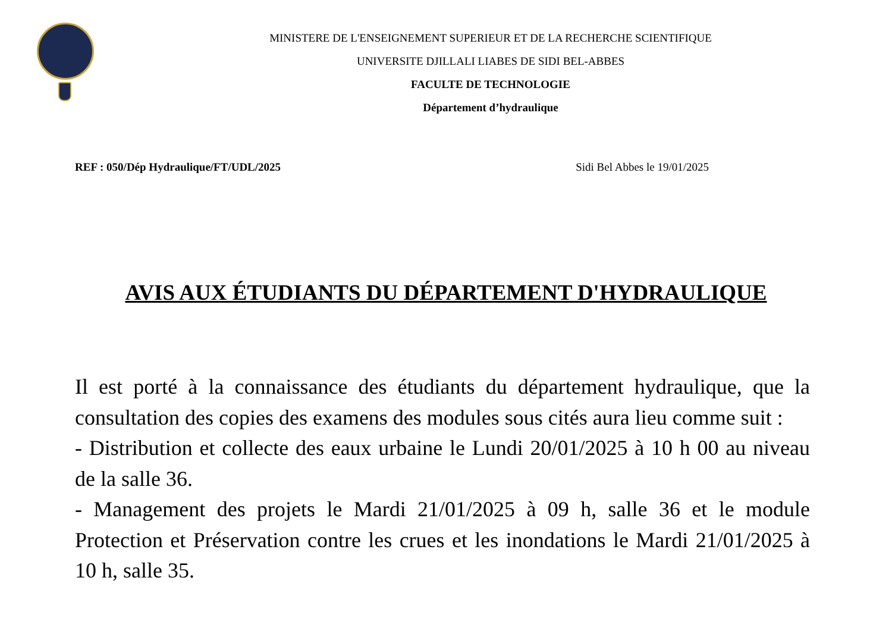MINISTERE DE L'ENSEIGNEMENT SUPERIEUR ET DE LA RECHERCHE SCIENTIFIQUE
UNIVERSITE DJILLALI LIABES DE SIDI BEL-ABBES
FACULTE DE TECHNOLOGIE
Département d’hydraulique
REF : 050/Dép Hydraulique/FT/UDL/2025 Sidi Bel Abbes le 19/01/2025
AVIS AUX ÉTUDIANTS DU DÉPARTEMENT D'HYDRAULIQUE
Il est porté à la connaissance des étudiants du département hydraulique, que la consultation des copies des examens des modules sous cités aura lieu comme suit :
- Distribution et collecte des eaux urbaine le Lundi 20/01/2025 à 10 h 00 au niveau de la salle 36.
- Management des projets le Mardi 21/01/2025 à 09 h, salle 36 et le module Protection et Préservation contre les crues et les inondations le Mardi 21/01/2025 à 10 h, salle 35.